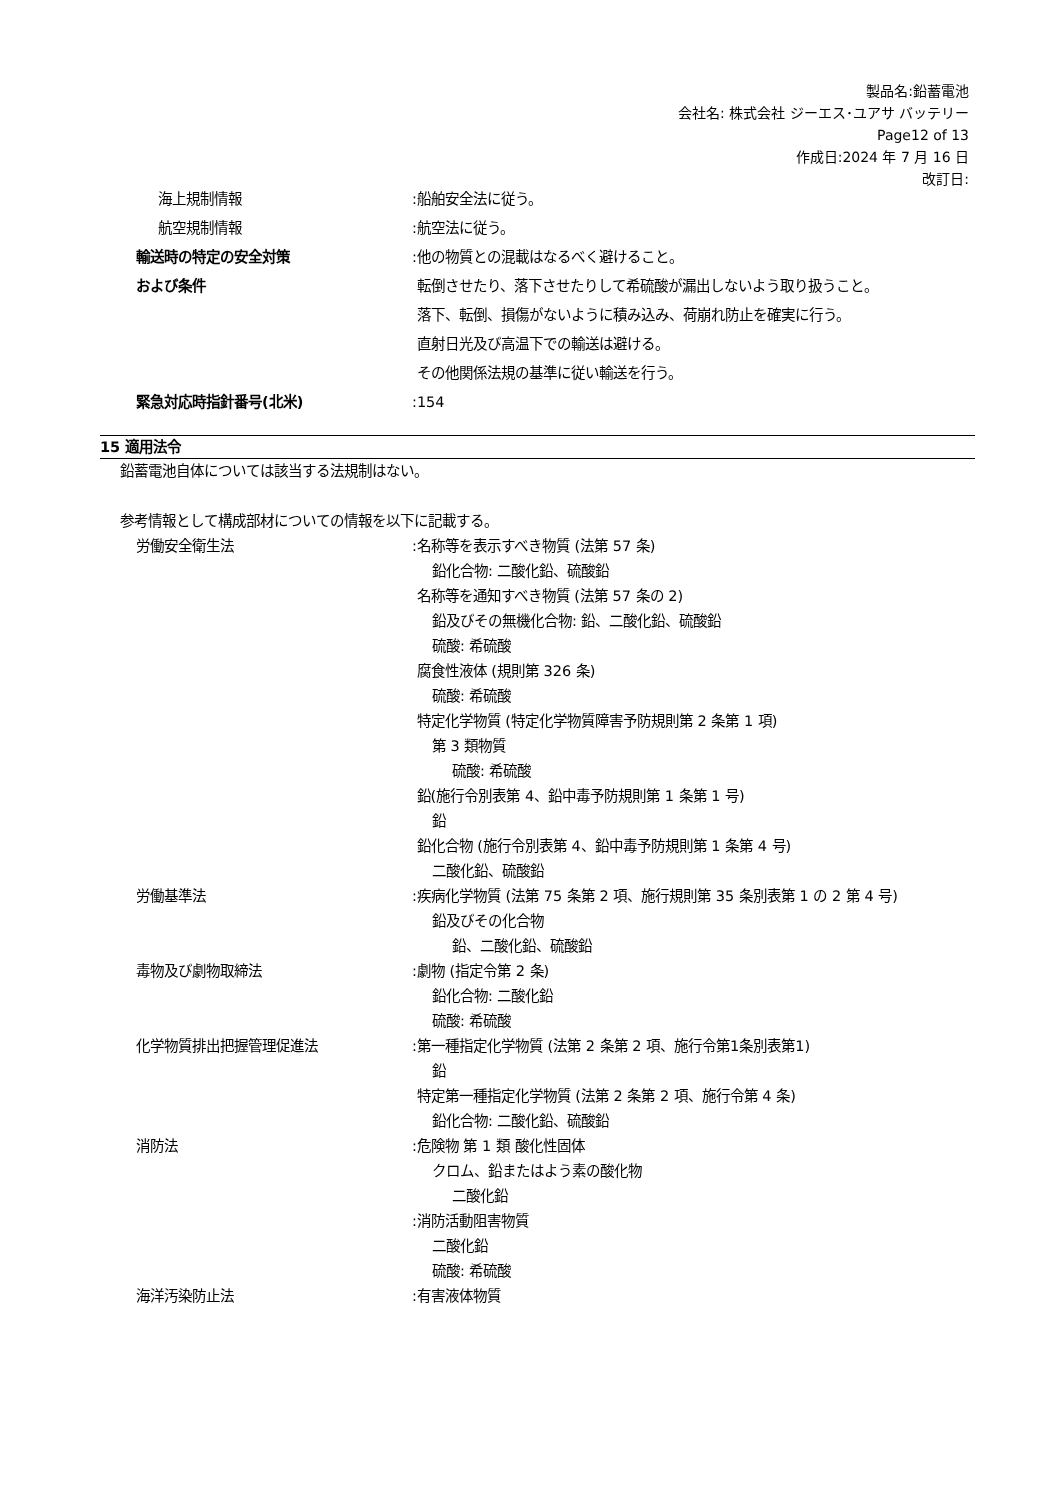製品名:鉛蓄電池
会社名: 株式会社 ジーエス･ユアサ バッテリー
Page12 of 13
作成日:2024 年 7 月 16 日
改訂日:
海上規制情報 :船舶安全法に従う。
航空規制情報 :航空法に従う。
輸送時の特定の安全対策
および条件
:他の物質との混載はなるべく避けること。
転倒させたり、落下させたりして希硫酸が漏出しないよう取り扱うこと。
落下、転倒、損傷がないように積み込み、荷崩れ防止を確実に行う。
直射日光及び高温下での輸送は避ける。
その他関係法規の基準に従い輸送を行う。
緊急対応時指針番号(北米) :154
15 適用法令
鉛蓄電池自体については該当する法規制はない。
参考情報として構成部材についての情報を以下に記載する。
労働安全衛生法 :名称等を表示すべき物質 (法第 57 条)
鉛化合物: 二酸化鉛、硫酸鉛
名称等を通知すべき物質 (法第 57 条の 2)
鉛及びその無機化合物: 鉛、二酸化鉛、硫酸鉛
硫酸: 希硫酸
腐食性液体 (規則第 326 条)
硫酸: 希硫酸
特定化学物質 (特定化学物質障害予防規則第 2 条第 1 項)
第 3 類物質
硫酸: 希硫酸
鉛(施行令別表第 4、鉛中毒予防規則第 1 条第 1 号)
鉛
鉛化合物 (施行令別表第 4、鉛中毒予防規則第 1 条第 4 号)
二酸化鉛、硫酸鉛
労働基準法 :疾病化学物質 (法第 75 条第 2 項、施行規則第 35 条別表第 1 の 2 第 4 号)
鉛及びその化合物
鉛、二酸化鉛、硫酸鉛
毒物及び劇物取締法 :劇物 (指定令第 2 条)
鉛化合物: 二酸化鉛
硫酸: 希硫酸
化学物質排出把握管理促進法 :第一種指定化学物質 (法第 2 条第 2 項、施行令第1条別表第1)
鉛
特定第一種指定化学物質 (法第 2 条第 2 項、施行令第 4 条)
鉛化合物: 二酸化鉛、硫酸鉛
消防法 :危険物 第 1 類 酸化性固体
クロム、鉛またはよう素の酸化物
二酸化鉛
:消防活動阻害物質
二酸化鉛
硫酸: 希硫酸
海洋汚染防止法 :有害液体物質